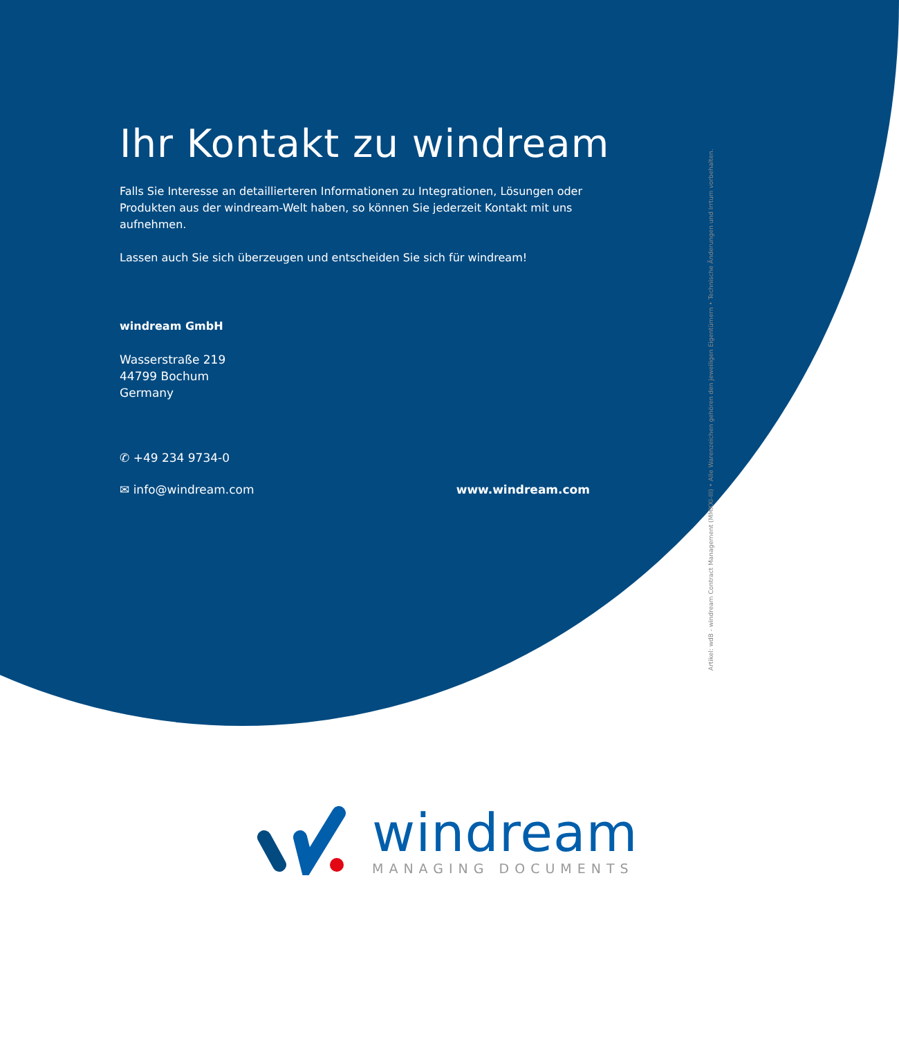Artikel: wdB - windream Contract Management (MMXXI-III) • Alle Warenzeichen gehören den jeweiligen Eigentümern • Technische Änderungen und Irrtum vorbehalten.
Ihr Kontakt zu windream
Falls Sie Interesse an detaillierteren Informationen zu Integrationen, Lösungen oder Produkten aus der windream-Welt haben, so können Sie jederzeit Kontakt mit uns aufnehmen.
Lassen auch Sie sich überzeugen und entscheiden Sie sich für windream!
windream GmbH
Wasserstraße 219
44799 Bochum
Germany
✆ +49 234 9734-0
✉ info@windream.com www.windream.com
windream
MANAGING DOCUMENTS